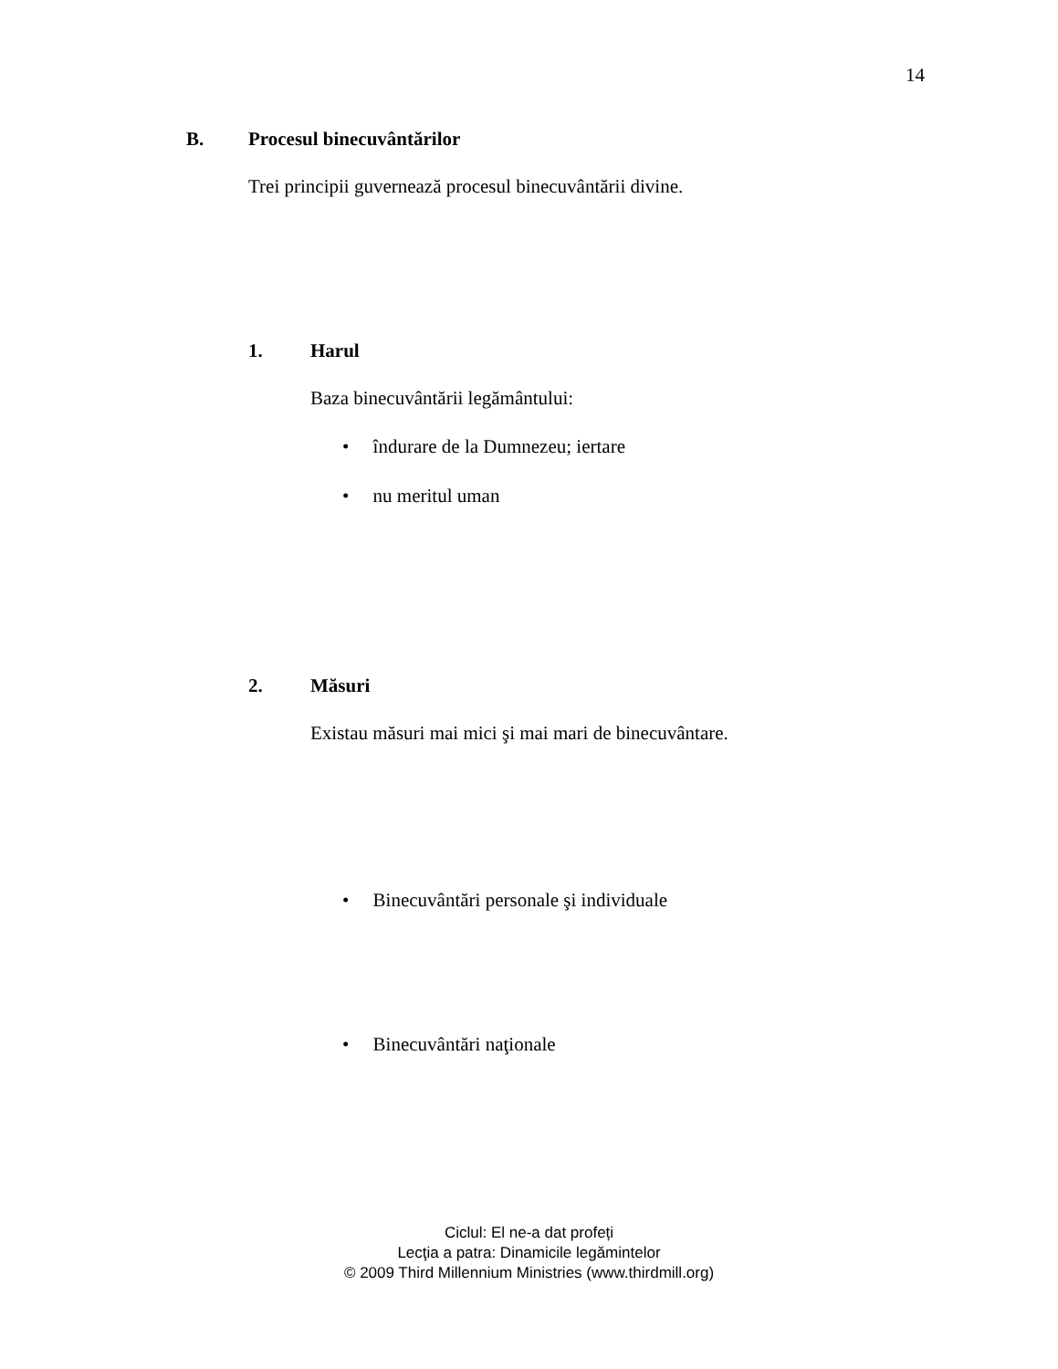14
B. Procesul binecuvântărilor
Trei principii guvernează procesul binecuvântării divine.
1. Harul
Baza binecuvântării legământului:
• îndurare de la Dumnezeu; iertare
• nu meritul uman
2. Măsuri
Existau măsuri mai mici şi mai mari de binecuvântare.
• Binecuvântări personale şi individuale
• Binecuvântări naţionale
Ciclul: El ne-a dat profeți
Lecţia a patra: Dinamicile legămintelor
© 2009 Third Millennium Ministries (www.thirdmill.org)